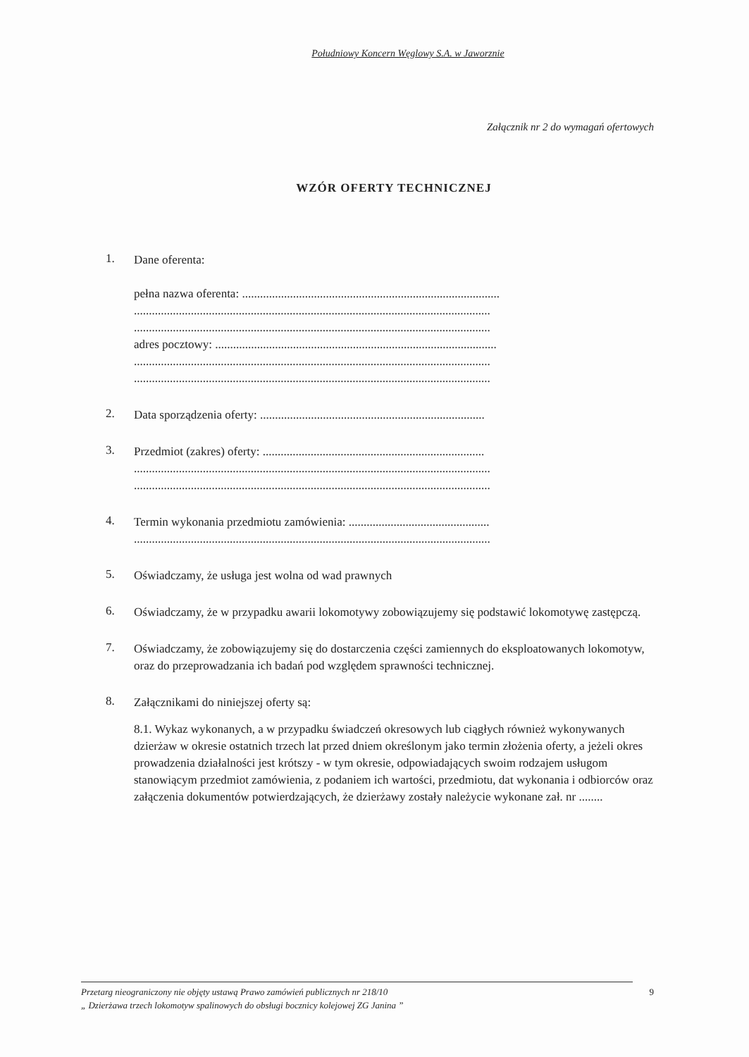Południowy Koncern Węglowy S.A. w Jaworznie
Załącznik nr 2 do wymagań ofertowych
WZÓR OFERTY TECHNICZNEJ
1.
Dane oferenta:
pełna nazwa oferenta: ......................................................................................
.......................................................................................................................
.......................................................................................................................
adres pocztowy: ..............................................................................................
.......................................................................................................................
.......................................................................................................................
2.
Data sporządzenia oferty: ...........................................................................
3.
Przedmiot (zakres) oferty: ..........................................................................
.......................................................................................................................
.......................................................................................................................
4.
Termin wykonania przedmiotu zamówienia: ...............................................
.......................................................................................................................
5.
Oświadczamy, że usługa jest wolna od wad prawnych
6.
Oświadczamy, że w przypadku awarii lokomotywy zobowiązujemy się podstawić lokomotywę zastępczą.
7.
Oświadczamy, że zobowiązujemy się do dostarczenia części zamiennych do eksploatowanych lokomotyw, oraz do przeprowadzania ich badań pod względem sprawności technicznej.
8.
Załącznikami do niniejszej oferty są:
8.1. Wykaz wykonanych, a w przypadku świadczeń okresowych lub ciągłych również wykonywanych dzierżaw w okresie ostatnich trzech lat przed dniem określonym jako termin złożenia oferty, a jeżeli okres prowadzenia działalności jest krótszy - w tym okresie, odpowiadających swoim rodzajem usługom stanowiącym przedmiot zamówienia, z podaniem ich wartości, przedmiotu, dat wykonania i odbiorców oraz załączenia dokumentów potwierdzających, że dzierżawy zostały należycie wykonane zał. nr ........
Przetarg nieograniczony nie objęty ustawą Prawo zamówień publicznych nr 218/10
„ Dzierżawa trzech lokomotyw spalinowych do obsługi bocznicy kolejowej ZG Janina ”
9